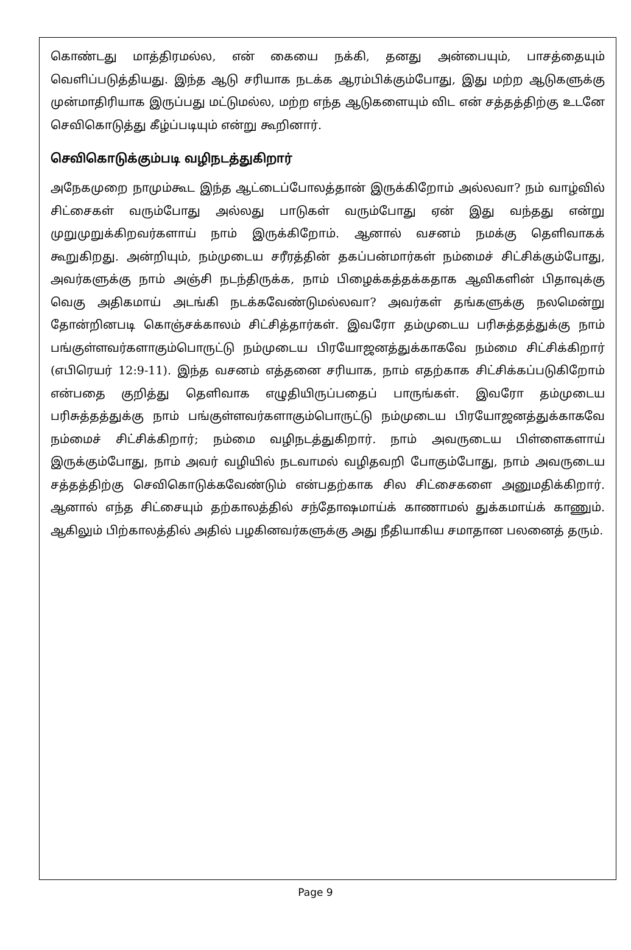கொண்டது மாத்திரமல்ல, என் கையை நக்கி, தனது அன்பையும், பாசத்தையும் வெளிப்படுத்தியது. இந்த ஆடு சரியாக நடக்க ஆரம்பிக்கும்போது, இது மற்ற ஆடுகளுக்கு முன்மாதிரியாக இருப்பது மட்டுமல்ல, மற்ற எந்த ஆடுகளையும் விட என் சத்தத்திற்கு உடனே செவிகொடுத்து கீழ்ப்படியும் என்று கூறினார்.
செவிகொடுக்கும்படி வழிநடத்துகிறார்
அநேகமுறை நாமும்கூட இந்த ஆட்டைப்போலத்தான் இருக்கிறோம் அல்லவா? நம் வாழ்வில் சிட்சைகள் வரும்போது அல்லது பாடுகள் வரும்போது ஏன் இது வந்தது என்று முறுமுறுக்கிறவர்களாய் நாம் இருக்கிறோம். ஆனால் வசனம் நமக்கு தெளிவாகக் கூறுகிறது. அன்றியும், நம்முடைய சரீரத்தின் தகப்பன்மார்கள் நம்மைச் சிட்சிக்கும்போது, அவர்களுக்கு நாம் அஞ்சி நடந்திருக்க, நாம் பிழைக்கத்தக்கதாக ஆவிகளின் பிதாவுக்கு வெகு அதிகமாய் அடங்கி நடக்கவேண்டுமல்லவா? அவர்கள் தங்களுக்கு நலமென்று தோன்றினபடி கொஞ்சக்காலம் சிட்சித்தார்கள். இவரோ தம்முடைய பரிசுத்தத்துக்கு நாம் பங்குள்ளவர்களாகும்பொருட்டு நம்முடைய பிரயோஜனத்துக்காகவே நம்மை சிட்சிக்கிறார் (எபிரெயர் 12:9-11). இந்த வசனம் எத்தனை சரியாக, நாம் எதற்காக சிட்சிக்கப்படுகிறோம் என்பதை குறித்து தெளிவாக எழுதியிருப்பதைப் பாருங்கள். இவரோ தம்முடைய பரிசுத்தத்துக்கு நாம் பங்குள்ளவர்களாகும்பொருட்டு நம்முடைய பிரயோஜனத்துக்காகவே நம்மைச் சிட்சிக்கிறார்; நம்மை வழிநடத்துகிறார். நாம் அவருடைய பிள்ளைகளாய் இருக்கும்போது, நாம் அவர் வழியில் நடவாமல் வழிதவறி போகும்போது, நாம் அவருடைய சத்தத்திற்கு செவிகொடுக்கவேண்டும் என்பதற்காக சில சிட்சைகளை அனுமதிக்கிறார். ஆனால் எந்த சிட்சையும் தற்காலத்தில் சந்தோஷமாய்க் காணாமல் துக்கமாய்க் காணும். ஆகிலும் பிற்காலத்தில் அதில் பழகினவர்களுக்கு அது நீதியாகிய சமாதான பலனைத் தரும்.
Page 9